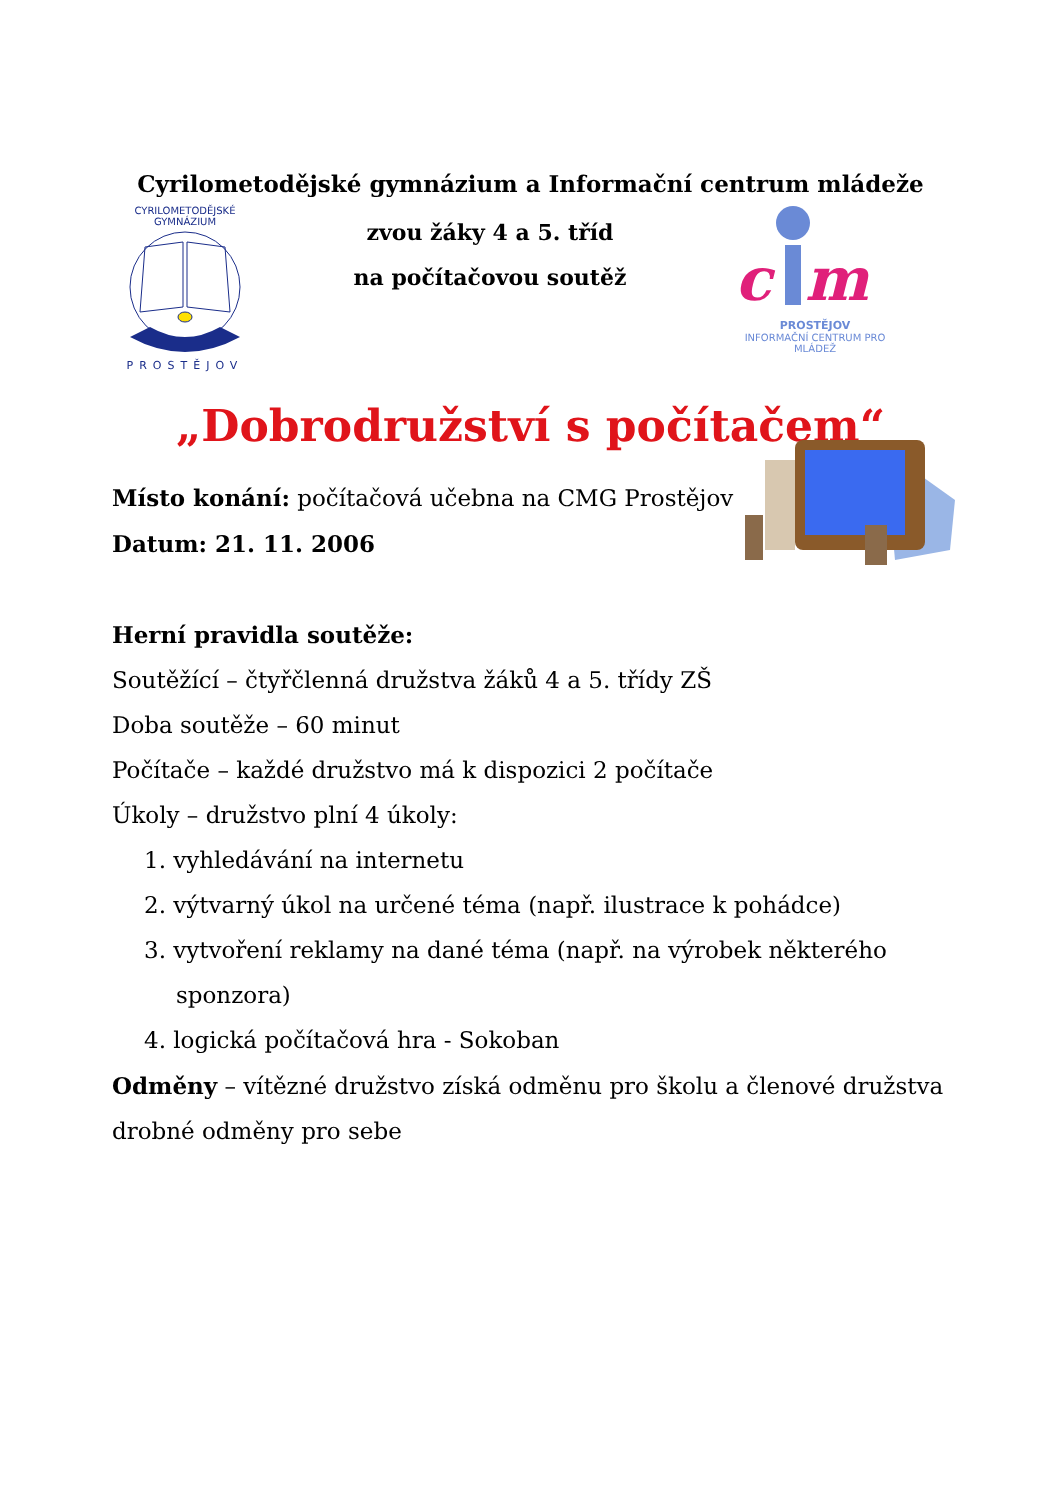Cyrilometodějské gymnázium a Informační centrum mládeže
CYRILOMETODĚJSKÉ GYMNÁZIUM
PROSTĚJOV
zvou žáky 4 a 5. tříd
na počítačovou soutěž
c
m
PROSTĚJOV
INFORMAČNÍ CENTRUM PRO MLÁDEŽ
„Dobrodružství s počítačem“
Místo konání: počítačová učebna na CMG Prostějov
Datum: 21. 11. 2006
Herní pravidla soutěže:
Soutěžící – čtyřčlenná družstva žáků 4 a 5. třídy ZŠ
Doba soutěže – 60 minut
Počítače – každé družstvo má k dispozici 2 počítače
Úkoly – družstvo plní 4 úkoly:
1. vyhledávání na internetu
2. výtvarný úkol na určené téma (např. ilustrace k pohádce)
3. vytvoření reklamy na dané téma (např. na výrobek některého
sponzora)
4. logická počítačová hra - Sokoban
Odměny – vítězné družstvo získá odměnu pro školu a členové družstva drobné odměny pro sebe